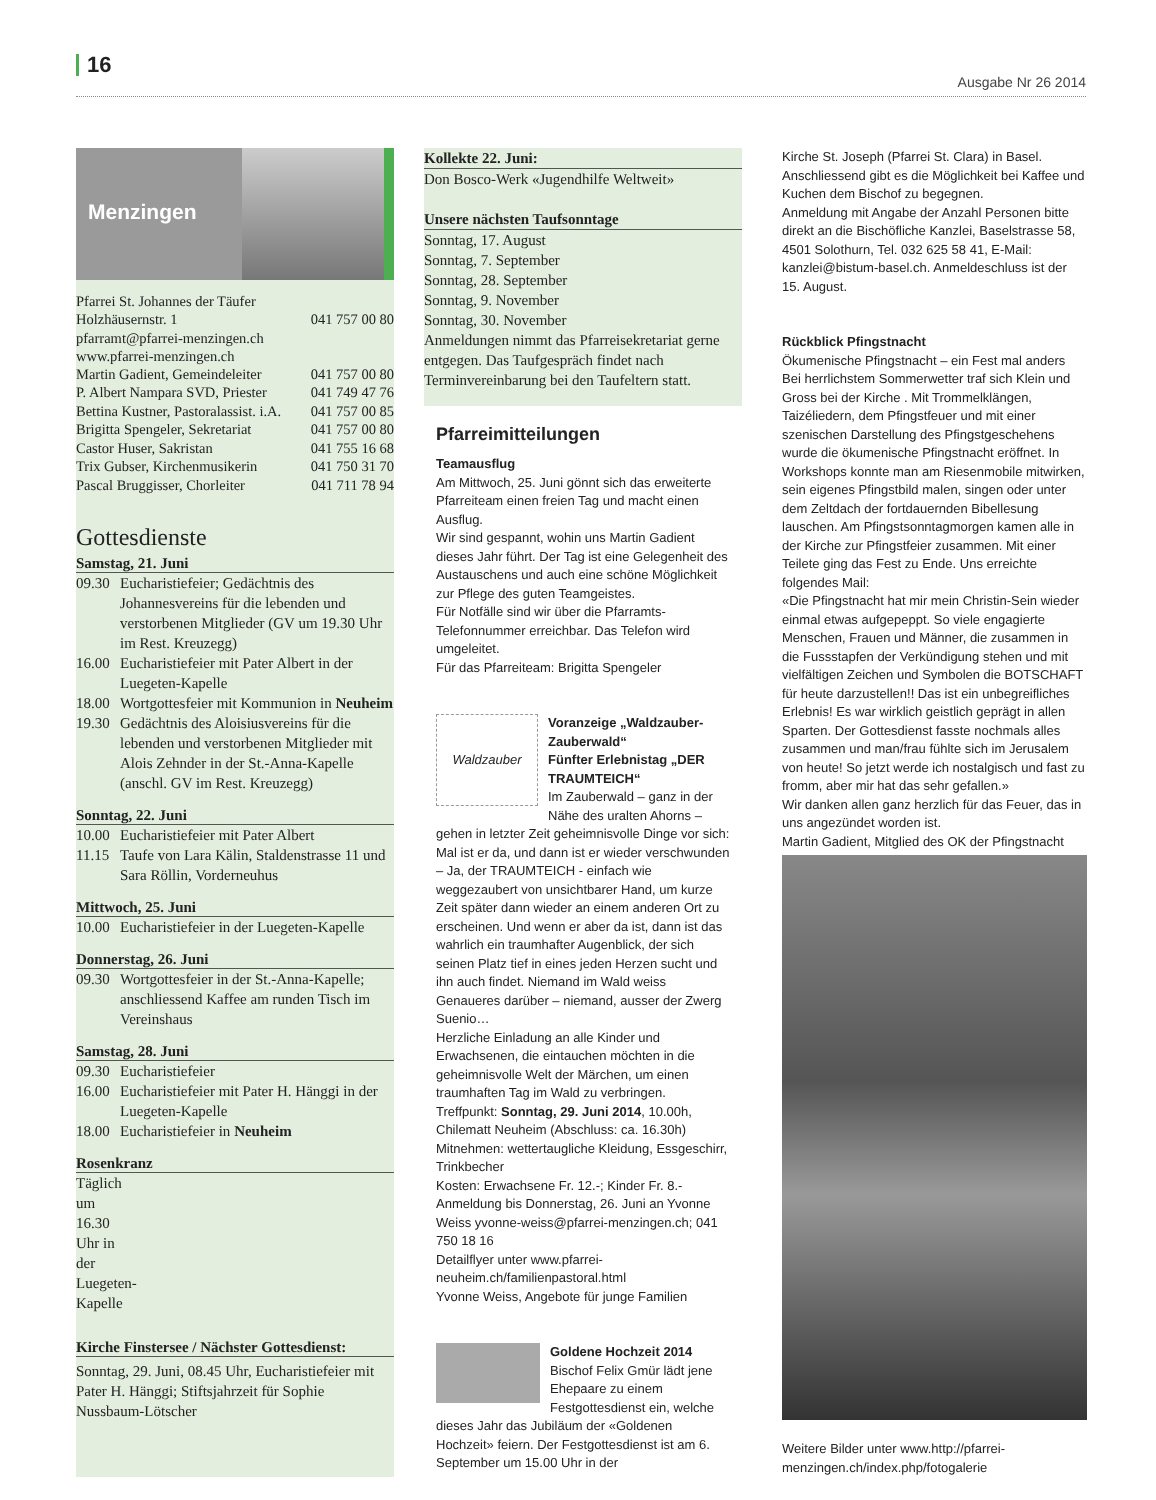16
Ausgabe Nr 26 2014
Menzingen
Pfarrei St. Johannes der Täufer
Holzhäusernstr. 1 041 757 00 80
pfarramt@pfarrei-menzingen.ch
www.pfarrei-menzingen.ch
Martin Gadient, Gemeindeleiter 041 757 00 80
P. Albert Nampara SVD, Priester 041 749 47 76
Bettina Kustner, Pastoralassist. i.A. 041 757 00 85
Brigitta Spengeler, Sekretariat 041 757 00 80
Castor Huser, Sakristan 041 755 16 68
Trix Gubser, Kirchenmusikerin 041 750 31 70
Pascal Bruggisser, Chorleiter 041 711 78 94
Gottesdienste
Samstag, 21. Juni
09.30 Eucharistiefeier; Gedächtnis des Johannesvereins für die lebenden und verstorbenen Mitglieder (GV um 19.30 Uhr im Rest. Kreuzegg)
16.00 Eucharistiefeier mit Pater Albert in der Luegeten-Kapelle
18.00 Wortgottesfeier mit Kommunion in Neuheim
19.30 Gedächtnis des Aloisiusvereins für die lebenden und verstorbenen Mitglieder mit Alois Zehnder in der St.-Anna-Kapelle (anschl. GV im Rest. Kreuzegg)
Sonntag, 22. Juni
10.00 Eucharistiefeier mit Pater Albert
11.15 Taufe von Lara Kälin, Staldenstrasse 11 und Sara Röllin, Vorderneuhus
Mittwoch, 25. Juni
10.00 Eucharistiefeier in der Luegeten-Kapelle
Donnerstag, 26. Juni
09.30 Wortgottesfeier in der St.-Anna-Kapelle; anschliessend Kaffee am runden Tisch im Vereinshaus
Samstag, 28. Juni
09.30 Eucharistiefeier
16.00 Eucharistiefeier mit Pater H. Hänggi in der Luegeten-Kapelle
18.00 Eucharistiefeier in Neuheim
Rosenkranz
Täglich um 16.30 Uhr in der Luegeten-Kapelle
Kirche Finstersee / Nächster Gottesdienst:
Sonntag, 29. Juni, 08.45 Uhr, Eucharistiefeier mit Pater H. Hänggi; Stiftsjahrzeit für Sophie Nussbaum-Lötscher
Kollekte 22. Juni:
Don Bosco-Werk «Jugendhilfe Weltweit»
Unsere nächsten Taufsonntage
Sonntag, 17. August
Sonntag, 7. September
Sonntag, 28. September
Sonntag, 9. November
Sonntag, 30. November
Anmeldungen nimmt das Pfarreisekretariat gerne entgegen. Das Taufgespräch findet nach Terminvereinbarung bei den Taufeltern statt.
Pfarreimitteilungen
Teamausflug
Am Mittwoch, 25. Juni gönnt sich das erweiterte Pfarreiteam einen freien Tag und macht einen Ausflug.
Wir sind gespannt, wohin uns Martin Gadient dieses Jahr führt. Der Tag ist eine Gelegenheit des Austauschens und auch eine schöne Möglichkeit zur Pflege des guten Teamgeistes.
Für Notfälle sind wir über die Pfarramts-Telefonnummer erreichbar. Das Telefon wird umgeleitet.
Für das Pfarreiteam: Brigitta Spengeler
Waldzauber
Voranzeige „Waldzauber-Zauberwald“
Fünfter Erlebnistag „DER TRAUMTEICH“
Im Zauberwald – ganz in der Nähe des uralten Ahorns – gehen in letzter Zeit geheimnisvolle Dinge vor sich: Mal ist er da, und dann ist er wieder verschwunden – Ja, der TRAUMTEICH - einfach wie weggezaubert von unsichtbarer Hand, um kurze Zeit später dann wieder an einem anderen Ort zu erscheinen. Und wenn er aber da ist, dann ist das wahrlich ein traumhafter Augenblick, der sich seinen Platz tief in eines jeden Herzen sucht und ihn auch findet. Niemand im Wald weiss Genaueres darüber – niemand, ausser der Zwerg Suenio…
Herzliche Einladung an alle Kinder und Erwachsenen, die eintauchen möchten in die geheimnisvolle Welt der Märchen, um einen traumhaften Tag im Wald zu verbringen.
Treffpunkt: Sonntag, 29. Juni 2014, 10.00h, Chilematt Neuheim (Abschluss: ca. 16.30h)
Mitnehmen: wettertaugliche Kleidung, Essgeschirr, Trinkbecher
Kosten: Erwachsene Fr. 12.-; Kinder Fr. 8.-
Anmeldung bis Donnerstag, 26. Juni an Yvonne Weiss yvonne-weiss@pfarrei-menzingen.ch; 041 750 18 16
Detailflyer unter www.pfarrei-neuheim.ch/familienpastoral.html
Yvonne Weiss, Angebote für junge Familien
Goldene Hochzeit 2014
Bischof Felix Gmür lädt jene Ehepaare zu einem Festgottesdienst ein, welche dieses Jahr das Jubiläum der «Goldenen Hochzeit» feiern. Der Festgottesdienst ist am 6. September um 15.00 Uhr in der
Kirche St. Joseph (Pfarrei St. Clara) in Basel. Anschliessend gibt es die Möglichkeit bei Kaffee und Kuchen dem Bischof zu begegnen.
Anmeldung mit Angabe der Anzahl Personen bitte direkt an die Bischöfliche Kanzlei, Baselstrasse 58, 4501 Solothurn, Tel. 032 625 58 41, E-Mail: kanzlei@bistum-basel.ch. Anmeldeschluss ist der 15. August.
Rückblick Pfingstnacht
Ökumenische Pfingstnacht – ein Fest mal anders
Bei herrlichstem Sommerwetter traf sich Klein und Gross bei der Kirche . Mit Trommelklängen, Taizéliedern, dem Pfingstfeuer und mit einer szenischen Darstellung des Pfingstgeschehens wurde die ökumenische Pfingstnacht eröffnet. In Workshops konnte man am Riesenmobile mitwirken, sein eigenes Pfingstbild malen, singen oder unter dem Zeltdach der fortdauernden Bibellesung lauschen. Am Pfingstsonntagmorgen kamen alle in der Kirche zur Pfingstfeier zusammen. Mit einer Teilete ging das Fest zu Ende. Uns erreichte folgendes Mail:
«Die Pfingstnacht hat mir mein Christin-Sein wieder einmal etwas aufgepeppt. So viele engagierte Menschen, Frauen und Männer, die zusammen in die Fussstapfen der Verkündigung stehen und mit vielfältigen Zeichen und Symbolen die BOTSCHAFT für heute darzustellen!! Das ist ein unbegreifliches Erlebnis! Es war wirklich geistlich geprägt in allen Sparten. Der Gottesdienst fasste nochmals alles zusammen und man/frau fühlte sich im Jerusalem von heute! So jetzt werde ich nostalgisch und fast zu fromm, aber mir hat das sehr gefallen.»
Wir danken allen ganz herzlich für das Feuer, das in uns angezündet worden ist.
Martin Gadient, Mitglied des OK der Pfingstnacht
Weitere Bilder unter www.http://pfarrei-menzingen.ch/index.php/fotogalerie